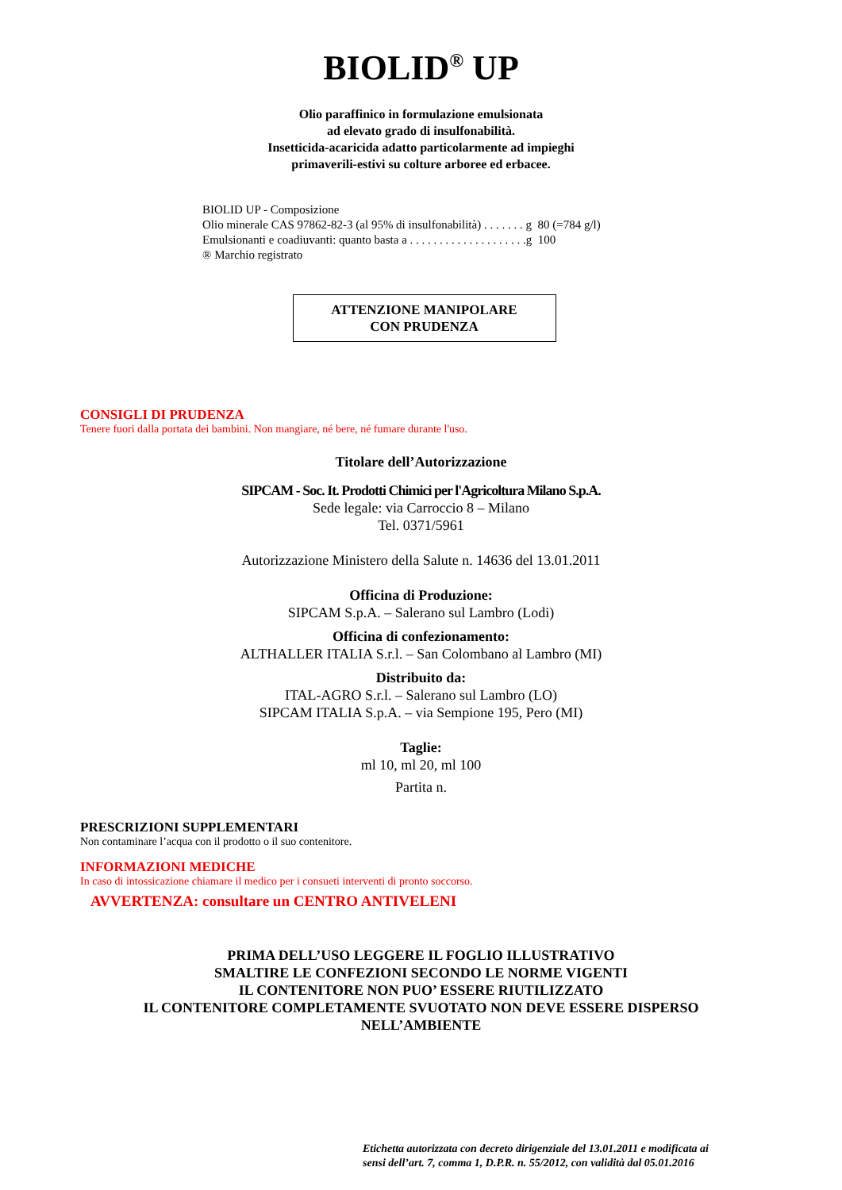BIOLID<sup>®</sup> UP
Olio paraffinico in formulazione emulsionata
ad elevato grado di insulfonabilità.
Insetticida-acaricida adatto particolarmente ad impieghi
primaverili-estivi su colture arboree ed erbacee.
BIOLID UP - Composizione
Olio minerale CAS 97862-82-3 (al 95% di insulfonabilità) . . . . . . . g 80 (=784 g/l)
Emulsionanti e coadiuvanti: quanto basta a . . . . . . . . . . . . . . . . . . . .g 100
® Marchio registrato
ATTENZIONE MANIPOLARE
CON PRUDENZA
CONSIGLI DI PRUDENZA
Tenere fuori dalla portata dei bambini. Non mangiare, né bere, né fumare durante l'uso.
Titolare dell’Autorizzazione
SIPCAM - Soc. It. Prodotti Chimici per l'Agricoltura Milano S.p.A.
Sede legale: via Carroccio 8 – Milano
Tel. 0371/5961
Autorizzazione Ministero della Salute n. 14636 del 13.01.2011
Officina di Produzione:
SIPCAM S.p.A. – Salerano sul Lambro (Lodi)
Officina di confezionamento:
ALTHALLER ITALIA S.r.l. – San Colombano al Lambro (MI)
Distribuito da:
ITAL-AGRO S.r.l. – Salerano sul Lambro (LO)
SIPCAM ITALIA S.p.A. – via Sempione 195, Pero (MI)
Taglie:
ml 10, ml 20, ml 100
Partita n.
PRESCRIZIONI SUPPLEMENTARI
Non contaminare l’acqua con il prodotto o il suo contenitore.
INFORMAZIONI MEDICHE
In caso di intossicazione chiamare il medico per i consueti interventi di pronto soccorso.
AVVERTENZA: consultare un CENTRO ANTIVELENI
PRIMA DELL’USO LEGGERE IL FOGLIO ILLUSTRATIVO
SMALTIRE LE CONFEZIONI SECONDO LE NORME VIGENTI
IL CONTENITORE NON PUO’ ESSERE RIUTILIZZATO
IL CONTENITORE COMPLETAMENTE SVUOTATO NON DEVE ESSERE DISPERSO
NELL’AMBIENTE
Etichetta autorizzata con decreto dirigenziale del 13.01.2011 e modificata ai
sensi dell’art. 7, comma 1, D.P.R. n. 55/2012, con validità dal 05.01.2016